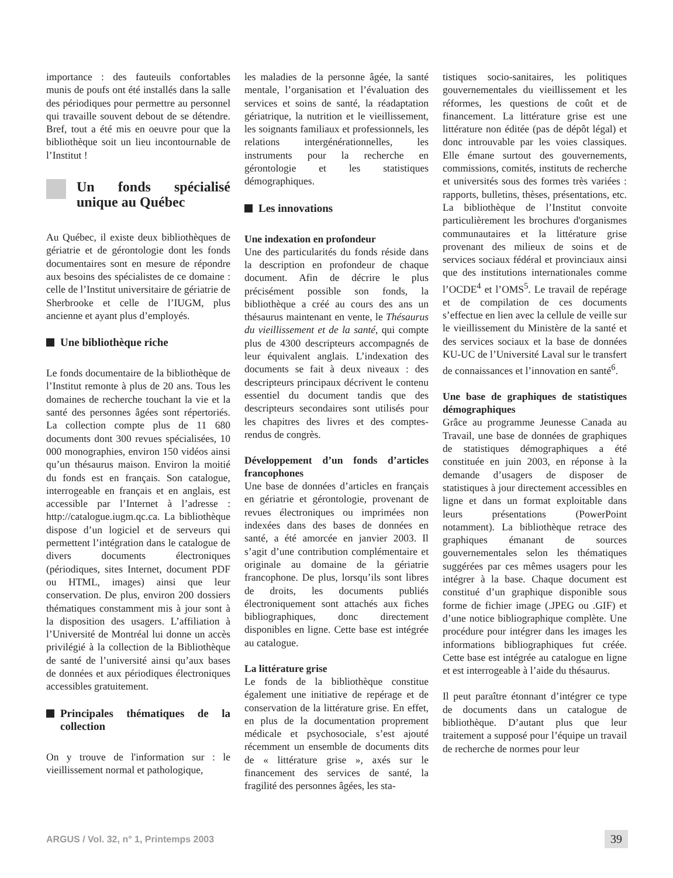importance : des fauteuils confortables munis de poufs ont été installés dans la salle des périodiques pour permettre au personnel qui travaille souvent debout de se détendre. Bref, tout a été mis en oeuvre pour que la bibliothèque soit un lieu incontournable de l’Institut !
Un fonds spécialisé unique au Québec
Au Québec, il existe deux bibliothèques de gériatrie et de gérontologie dont les fonds documentaires sont en mesure de répondre aux besoins des spécialistes de ce domaine : celle de l’Institut universitaire de gériatrie de Sherbrooke et celle de l’IUGM, plus ancienne et ayant plus d’employés.
Une bibliothèque riche
Le fonds documentaire de la bibliothèque de l’Institut remonte à plus de 20 ans. Tous les domaines de recherche touchant la vie et la santé des personnes âgées sont répertoriés. La collection compte plus de 11 680 documents dont 300 revues spécialisées, 10 000 monographies, environ 150 vidéos ainsi qu’un thésaurus maison. Environ la moitié du fonds est en français. Son catalogue, interrogeable en français et en anglais, est accessible par l’Internet à l’adresse : http://catalogue.iugm.qc.ca. La bibliothèque dispose d’un logiciel et de serveurs qui permettent l’intégration dans le catalogue de divers documents électroniques (périodiques, sites Internet, document PDF ou HTML, images) ainsi que leur conservation. De plus, environ 200 dossiers thématiques constamment mis à jour sont à la disposition des usagers. L’affiliation à l’Université de Montréal lui donne un accès privilégié à la collection de la Bibliothèque de santé de l’université ainsi qu’aux bases de données et aux périodiques électroniques accessibles gratuitement.
Principales thématiques de la collection
On y trouve de l'information sur : le vieillissement normal et pathologique,
les maladies de la personne âgée, la santé mentale, l’organisation et l’évaluation des services et soins de santé, la réadaptation gériatrique, la nutrition et le vieillissement, les soignants familiaux et professionnels, les relations intergénérationnelles, les instruments pour la recherche en gérontologie et les statistiques démographiques.
Les innovations
Une indexation en profondeur
Une des particularités du fonds réside dans la description en profondeur de chaque document. Afin de décrire le plus précisément possible son fonds, la bibliothèque a créé au cours des ans un thésaurus maintenant en vente, le Thésaurus du vieillissement et de la santé, qui compte plus de 4300 descripteurs accompagnés de leur équivalent anglais. L’indexation des documents se fait à deux niveaux : des descripteurs principaux décrivent le contenu essentiel du document tandis que des descripteurs secondaires sont utilisés pour les chapitres des livres et des comptes-rendus de congrès.
Développement d’un fonds d’articles francophones
Une base de données d’articles en français en gériatrie et gérontologie, provenant de revues électroniques ou imprimées non indexées dans des bases de données en santé, a été amorcée en janvier 2003. Il s’agit d’une contribution complémentaire et originale au domaine de la gériatrie francophone. De plus, lorsqu’ils sont libres de droits, les documents publiés électroniquement sont attachés aux fiches bibliographiques, donc directement disponibles en ligne. Cette base est intégrée au catalogue.
La littérature grise
Le fonds de la bibliothèque constitue également une initiative de repérage et de conservation de la littérature grise. En effet, en plus de la documentation proprement médicale et psychosociale, s’est ajouté récemment un ensemble de documents dits de « littérature grise », axés sur le financement des services de santé, la fragilité des personnes âgées, les sta-
tistiques socio-sanitaires, les politiques gouvernementales du vieillissement et les réformes, les questions de coût et de financement. La littérature grise est une littérature non éditée (pas de dépôt légal) et donc introuvable par les voies classiques. Elle émane surtout des gouvernements, commissions, comités, instituts de recherche et universités sous des formes très variées : rapports, bulletins, thèses, présentations, etc. La bibliothèque de l’Institut convoite particulièrement les brochures d'organismes communautaires et la littérature grise provenant des milieux de soins et de services sociaux fédéral et provinciaux ainsi que des institutions internationales comme l’OCDE<sup>4</sup> et l’OMS<sup>5</sup>. Le travail de repérage et de compilation de ces documents s’effectue en lien avec la cellule de veille sur le vieillissement du Ministère de la santé et des services sociaux et la base de données KU-UC de l’Université Laval sur le transfert de connaissances et l’innovation en santé<sup>6</sup>.
Une base de graphiques de statistiques démographiques
Grâce au programme Jeunesse Canada au Travail, une base de données de graphiques de statistiques démographiques a été constituée en juin 2003, en réponse à la demande d’usagers de disposer de statistiques à jour directement accessibles en ligne et dans un format exploitable dans leurs présentations (PowerPoint notamment). La bibliothèque retrace des graphiques émanant de sources gouvernementales selon les thématiques suggérées par ces mêmes usagers pour les intégrer à la base. Chaque document est constitué d’un graphique disponible sous forme de fichier image (.JPEG ou .GIF) et d’une notice bibliographique complète. Une procédure pour intégrer dans les images les informations bibliographiques fut créée. Cette base est intégrée au catalogue en ligne et est interrogeable à l’aide du thésaurus.
Il peut paraître étonnant d’intégrer ce type de documents dans un catalogue de bibliothèque. D’autant plus que leur traitement a supposé pour l’équipe un travail de recherche de normes pour leur
ARGUS / Vol. 32, n° 1, Printemps 2003
39